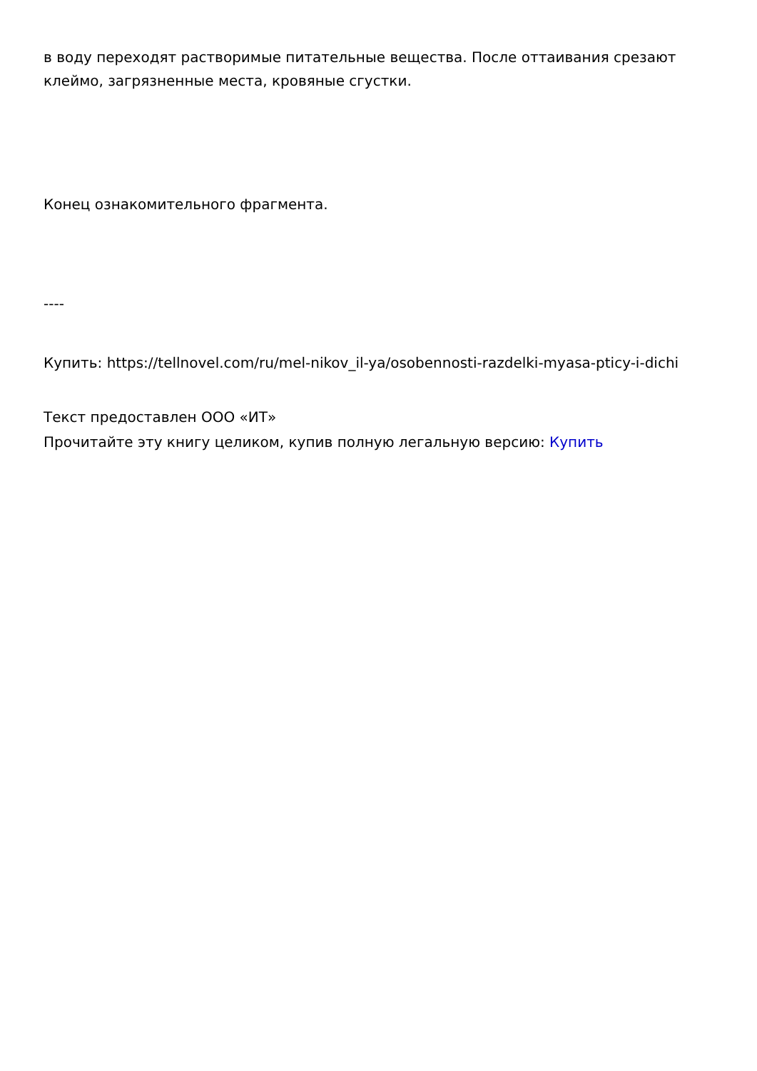в воду переходят растворимые питательные вещества. После оттаивания срезают клеймо, загрязненные места, кровяные сгустки.
Конец ознакомительного фрагмента.
----
Купить: https://tellnovel.com/ru/mel-nikov_il-ya/osobennosti-razdelki-myasa-pticy-i-dichi
Текст предоставлен ООО «ИТ»
Прочитайте эту книгу целиком, купив полную легальную версию: Купить